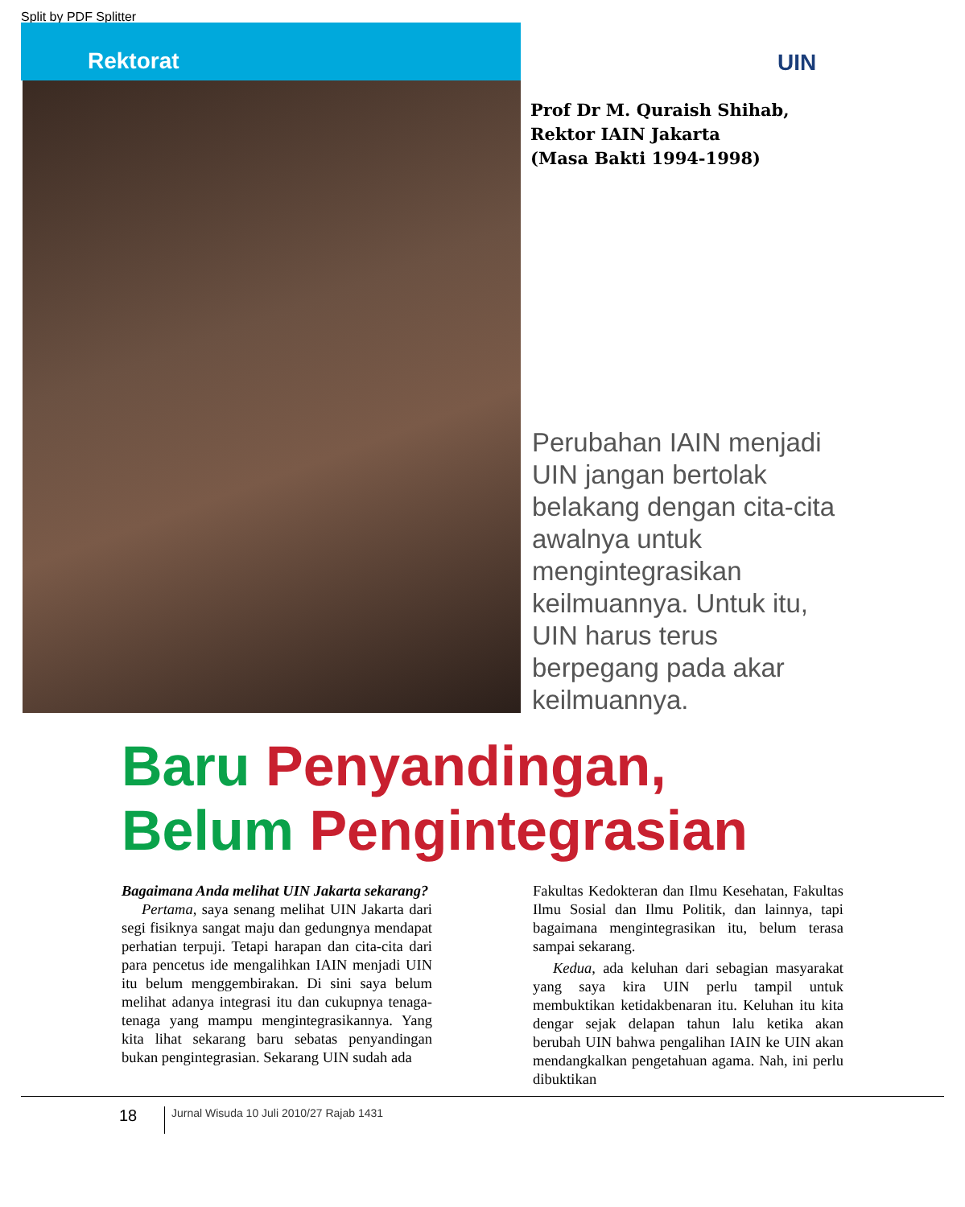Split by PDF Splitter
Rektorat
UIN
Prof Dr M. Quraish Shihab,
Rektor IAIN Jakarta
(Masa Bakti 1994-1998)
Perubahan IAIN menjadi UIN jangan bertolak belakang dengan cita-cita awalnya untuk mengintegrasikan keilmuannya. Untuk itu, UIN harus terus berpegang pada akar keilmuannya.
Baru Penyandingan,
Belum Pengintegrasian
Bagaimana Anda melihat UIN Jakarta sekarang?
Pertama, saya senang melihat UIN Jakarta dari segi fisiknya sangat maju dan gedungnya mendapat perhatian terpuji. Tetapi harapan dan cita-cita dari para pencetus ide mengalihkan IAIN menjadi UIN itu belum menggembirakan. Di sini saya belum melihat adanya integrasi itu dan cukupnya tenaga-tenaga yang mampu mengintegrasikannya. Yang kita lihat sekarang baru sebatas penyandingan bukan pengintegrasian. Sekarang UIN sudah ada
Fakultas Kedokteran dan Ilmu Kesehatan, Fakultas Ilmu Sosial dan Ilmu Politik, dan lainnya, tapi bagaimana mengintegrasikan itu, belum terasa sampai sekarang.
Kedua, ada keluhan dari sebagian masyarakat yang saya kira UIN perlu tampil untuk membuktikan ketidakbenaran itu. Keluhan itu kita dengar sejak delapan tahun lalu ketika akan berubah UIN bahwa pengalihan IAIN ke UIN akan mendangkalkan pengetahuan agama. Nah, ini perlu dibuktikan
18
Jurnal Wisuda 10 Juli 2010/27 Rajab 1431